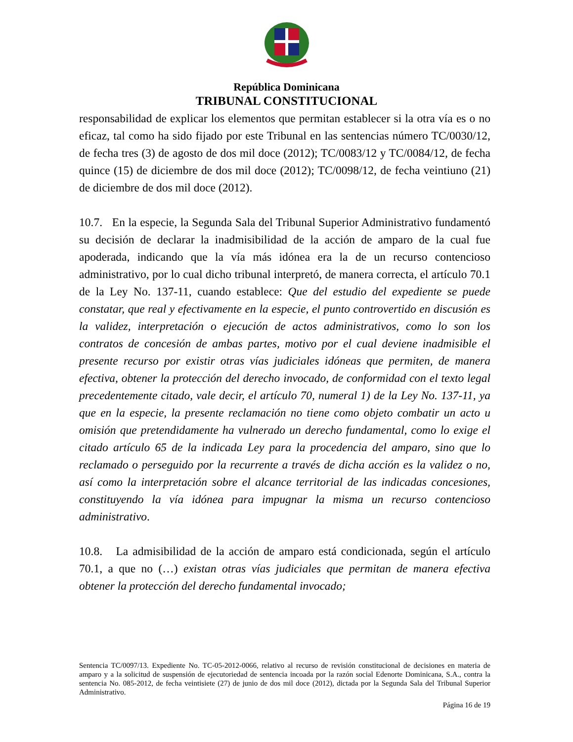República Dominicana
TRIBUNAL CONSTITUCIONAL
responsabilidad de explicar los elementos que permitan establecer si la otra vía es o no eficaz, tal como ha sido fijado por este Tribunal en las sentencias número TC/0030/12, de fecha tres (3) de agosto de dos mil doce (2012); TC/0083/12 y TC/0084/12, de fecha quince (15) de diciembre de dos mil doce (2012); TC/0098/12, de fecha veintiuno (21) de diciembre de dos mil doce (2012).
10.7. En la especie, la Segunda Sala del Tribunal Superior Administrativo fundamentó su decisión de declarar la inadmisibilidad de la acción de amparo de la cual fue apoderada, indicando que la vía más idónea era la de un recurso contencioso administrativo, por lo cual dicho tribunal interpretó, de manera correcta, el artículo 70.1 de la Ley No. 137-11, cuando establece: Que del estudio del expediente se puede constatar, que real y efectivamente en la especie, el punto controvertido en discusión es la validez, interpretación o ejecución de actos administrativos, como lo son los contratos de concesión de ambas partes, motivo por el cual deviene inadmisible el presente recurso por existir otras vías judiciales idóneas que permiten, de manera efectiva, obtener la protección del derecho invocado, de conformidad con el texto legal precedentemente citado, vale decir, el artículo 70, numeral 1) de la Ley No. 137-11, ya que en la especie, la presente reclamación no tiene como objeto combatir un acto u omisión que pretendidamente ha vulnerado un derecho fundamental, como lo exige el citado artículo 65 de la indicada Ley para la procedencia del amparo, sino que lo reclamado o perseguido por la recurrente a través de dicha acción es la validez o no, así como la interpretación sobre el alcance territorial de las indicadas concesiones, constituyendo la vía idónea para impugnar la misma un recurso contencioso administrativo.
10.8. La admisibilidad de la acción de amparo está condicionada, según el artículo 70.1, a que no (…) existan otras vías judiciales que permitan de manera efectiva obtener la protección del derecho fundamental invocado;
Sentencia TC/0097/13. Expediente No. TC-05-2012-0066, relativo al recurso de revisión constitucional de decisiones en materia de amparo y a la solicitud de suspensión de ejecutoriedad de sentencia incoada por la razón social Edenorte Dominicana, S.A., contra la sentencia No. 085-2012, de fecha veintisiete (27) de junio de dos mil doce (2012), dictada por la Segunda Sala del Tribunal Superior Administrativo.
Página 16 de 19